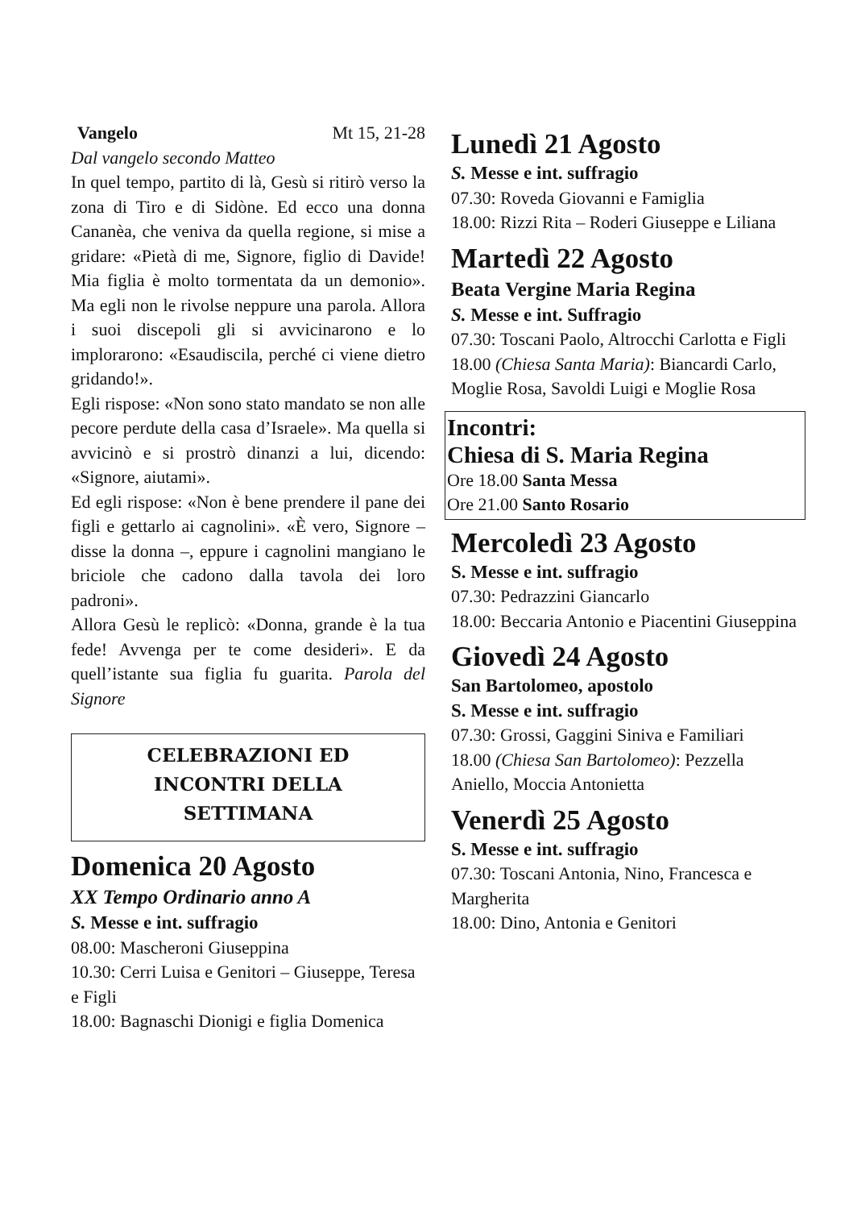Vangelo Mt 15, 21-28
Dal vangelo secondo Matteo
In quel tempo, partito di là, Gesù si ritirò verso la zona di Tiro e di Sidòne. Ed ecco una donna Cananèa, che veniva da quella regione, si mise a gridare: «Pietà di me, Signore, figlio di Davide! Mia figlia è molto tormentata da un demonio». Ma egli non le rivolse neppure una parola. Allora i suoi discepoli gli si avvicinarono e lo implorarono: «Esaudiscila, perché ci viene dietro gridando!».
Egli rispose: «Non sono stato mandato se non alle pecore perdute della casa d’Israele». Ma quella si avvicinò e si prostrò dinanzi a lui, dicendo: «Signore, aiutami».
Ed egli rispose: «Non è bene prendere il pane dei figli e gettarlo ai cagnolini». «È vero, Signore – disse la donna –, eppure i cagnolini mangiano le briciole che cadono dalla tavola dei loro padroni».
Allora Gesù le replicò: «Donna, grande è la tua fede! Avvenga per te come desideri». E da quell’istante sua figlia fu guarita. Parola del Signore
CELEBRAZIONI ED
INCONTRI DELLA
SETTIMANA
Domenica 20 Agosto
XX Tempo Ordinario anno A
S. Messe e int. suffragio
08.00: Mascheroni Giuseppina
10.30: Cerri Luisa e Genitori – Giuseppe, Teresa e Figli
18.00: Bagnaschi Dionigi e figlia Domenica
Lunedì 21 Agosto
S. Messe e int. suffragio
07.30: Roveda Giovanni e Famiglia
18.00: Rizzi Rita – Roderi Giuseppe e Liliana
Martedì 22 Agosto
Beata Vergine Maria Regina
S. Messe e int. Suffragio
07.30: Toscani Paolo, Altrocchi Carlotta e Figli
18.00 (Chiesa Santa Maria): Biancardi Carlo, Moglie Rosa, Savoldi Luigi e Moglie Rosa
Incontri:
Chiesa di S. Maria Regina
Ore 18.00 Santa Messa
Ore 21.00 Santo Rosario
Mercoledì 23 Agosto
S. Messe e int. suffragio
07.30: Pedrazzini Giancarlo
18.00: Beccaria Antonio e Piacentini Giuseppina
Giovedì 24 Agosto
San Bartolomeo, apostolo
S. Messe e int. suffragio
07.30: Grossi, Gaggini Siniva e Familiari
18.00 (Chiesa San Bartolomeo): Pezzella Aniello, Moccia Antonietta
Venerdì 25 Agosto
S. Messe e int. suffragio
07.30: Toscani Antonia, Nino, Francesca e Margherita
18.00: Dino, Antonia e Genitori